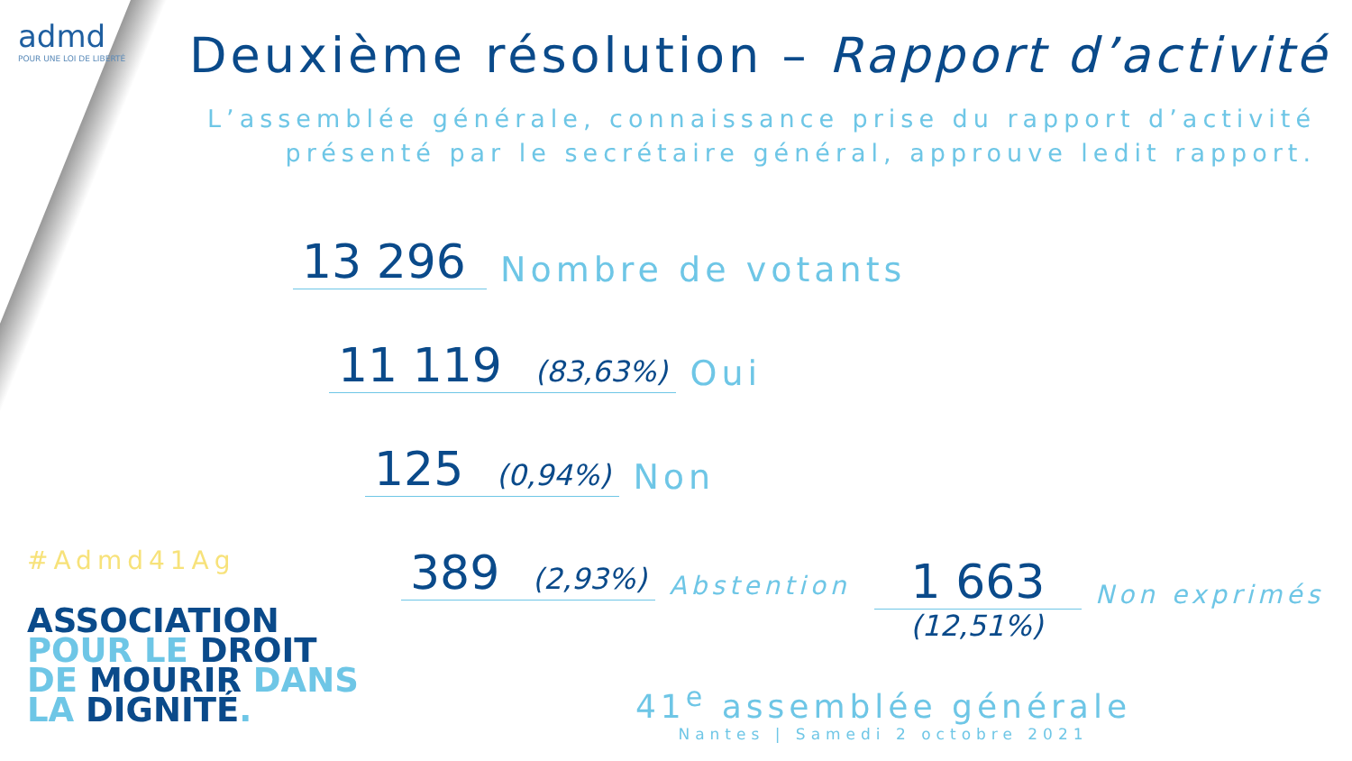admd
POUR UNE LOI DE LIBERTÉ
Deuxième résolution – Rapport d’activité
L’assemblée générale, connaissance prise du rapport d’activité présenté par le secrétaire général, approuve ledit rapport.
13 296 Nombre de votants
11 119 (83,63%) Oui
125 (0,94%) Non
389 (2,93%) Abstention
1 663 Non exprimés
(12,51%)
#Admd41Ag
ASSOCIATION
POUR LE DROIT
DE MOURIR DANS
LA DIGNITÉ.
41<sup>e</sup> assemblée générale
Nantes | Samedi 2 octobre 2021